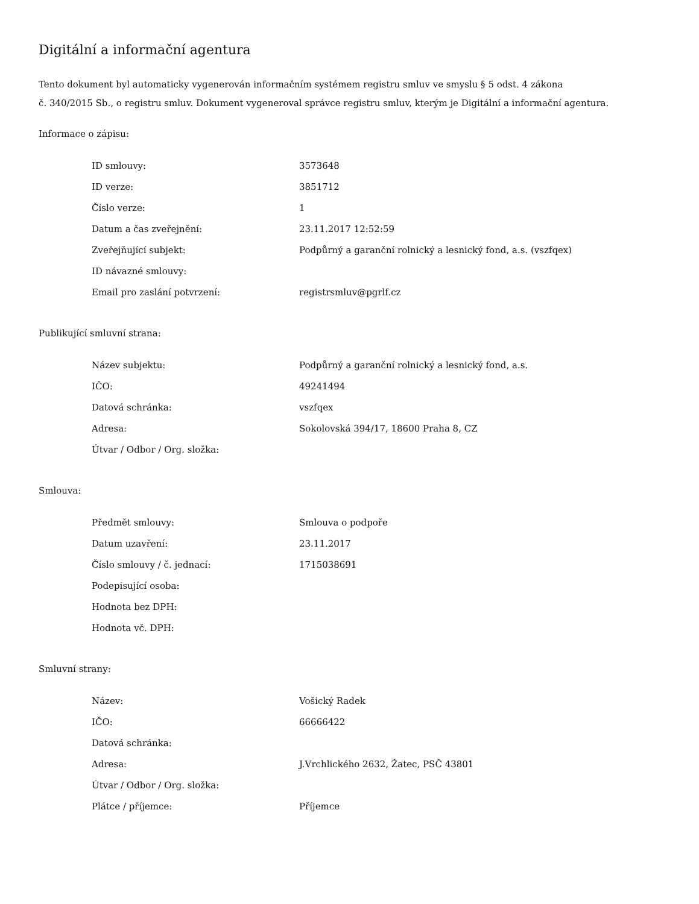Digitální a informační agentura
Tento dokument byl automaticky vygenerován informačním systémem registru smluv ve smyslu § 5 odst. 4 zákona
č. 340/2015 Sb., o registru smluv. Dokument vygeneroval správce registru smluv, kterým je Digitální a informační agentura.
Informace o zápisu:
| ID smlouvy: | 3573648 |
| ID verze: | 3851712 |
| Číslo verze: | 1 |
| Datum a čas zveřejnění: | 23.11.2017 12:52:59 |
| Zveřejňující subjekt: | Podpůrný a garanční rolnický a lesnický fond, a.s. (vszfqex) |
| ID návazné smlouvy: | |
| Email pro zaslání potvrzení: | registrsmluv@pgrlf.cz |
Publikující smluvní strana:
| Název subjektu: | Podpůrný a garanční rolnický a lesnický fond, a.s. |
| IČO: | 49241494 |
| Datová schránka: | vszfqex |
| Adresa: | Sokolovská 394/17, 18600 Praha 8, CZ |
| Útvar / Odbor / Org. složka: | |
Smlouva:
| Předmět smlouvy: | Smlouva o podpoře |
| Datum uzavření: | 23.11.2017 |
| Číslo smlouvy / č. jednací: | 1715038691 |
| Podepisující osoba: | |
| Hodnota bez DPH: | |
| Hodnota vč. DPH: | |
Smluvní strany:
| Název: | Vošický Radek |
| IČO: | 66666422 |
| Datová schránka: | |
| Adresa: | J.Vrchlického 2632, Žatec, PSČ 43801 |
| Útvar / Odbor / Org. složka: | |
| Plátce / příjemce: | Příjemce |